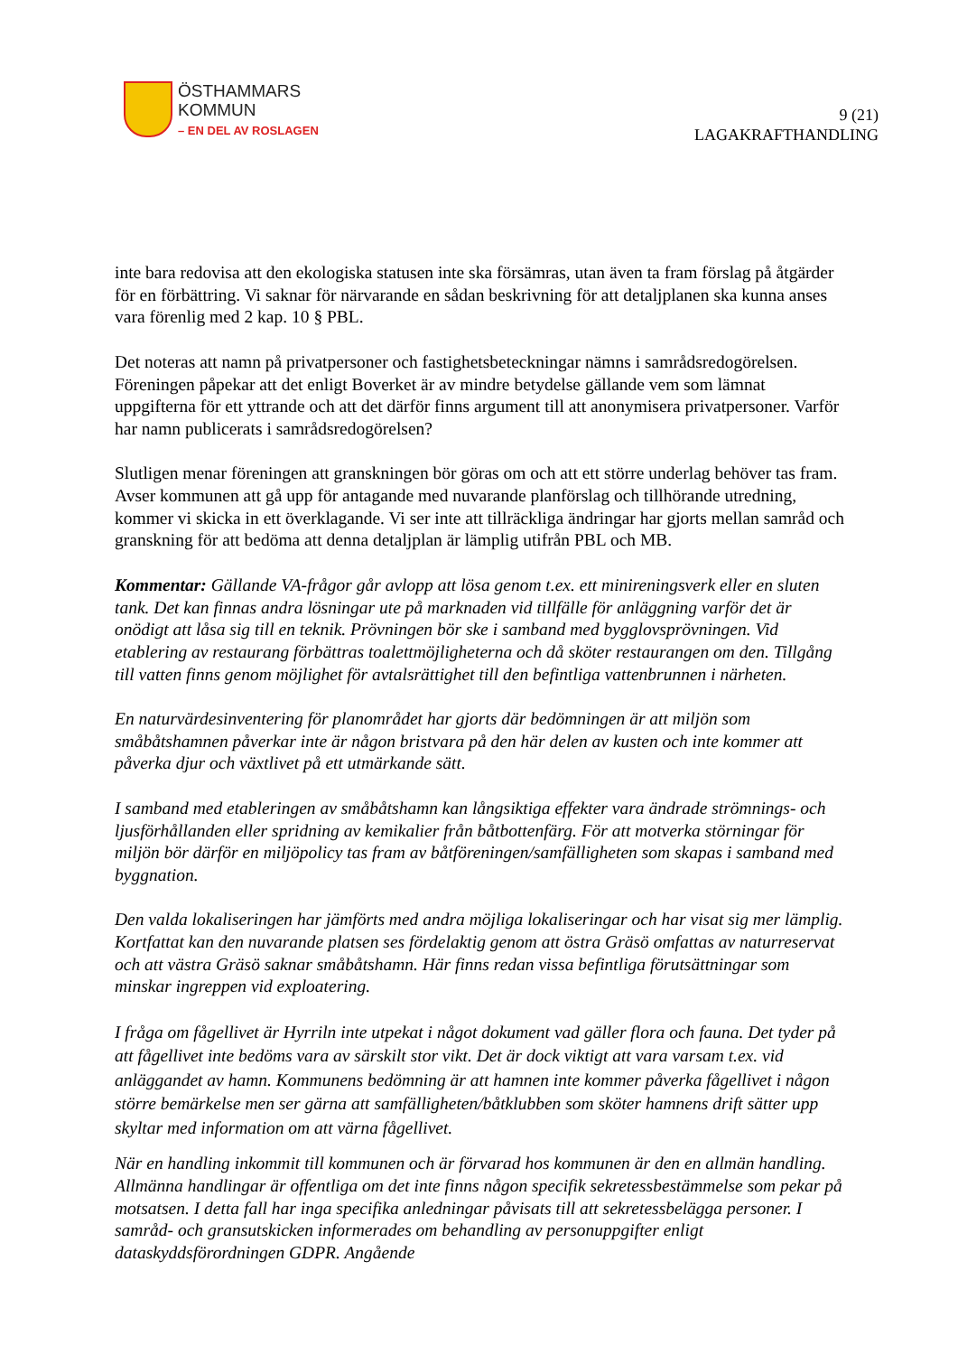ÖSTHAMMARS
KOMMUN
– EN DEL AV ROSLAGEN
9 (21)
LAGAKRAFTHANDLING
inte bara redovisa att den ekologiska statusen inte ska försämras, utan även ta fram förslag på åtgärder för en förbättring. Vi saknar för närvarande en sådan beskrivning för att detaljplanen ska kunna anses vara förenlig med 2 kap. 10 § PBL.
Det noteras att namn på privatpersoner och fastighetsbeteckningar nämns i samrådsredogörelsen. Föreningen påpekar att det enligt Boverket är av mindre betydelse gällande vem som lämnat uppgifterna för ett yttrande och att det därför finns argument till att anonymisera privatpersoner. Varför har namn publicerats i samrådsredogörelsen?
Slutligen menar föreningen att granskningen bör göras om och att ett större underlag behöver tas fram. Avser kommunen att gå upp för antagande med nuvarande planförslag och tillhörande utredning, kommer vi skicka in ett överklagande. Vi ser inte att tillräckliga ändringar har gjorts mellan samråd och granskning för att bedöma att denna detaljplan är lämplig utifrån PBL och MB.
Kommentar: Gällande VA-frågor går avlopp att lösa genom t.ex. ett minireningsverk eller en sluten tank. Det kan finnas andra lösningar ute på marknaden vid tillfälle för anläggning varför det är onödigt att låsa sig till en teknik. Prövningen bör ske i samband med bygglovsprövningen. Vid etablering av restaurang förbättras toalettmöjligheterna och då sköter restaurangen om den. Tillgång till vatten finns genom möjlighet för avtalsrättighet till den befintliga vattenbrunnen i närheten.
En naturvärdesinventering för planområdet har gjorts där bedömningen är att miljön som småbåtshamnen påverkar inte är någon bristvara på den här delen av kusten och inte kommer att påverka djur och växtlivet på ett utmärkande sätt.
I samband med etableringen av småbåtshamn kan långsiktiga effekter vara ändrade strömnings- och ljusförhållanden eller spridning av kemikalier från båtbottenfärg. För att motverka störningar för miljön bör därför en miljöpolicy tas fram av båtföreningen/samfälligheten som skapas i samband med byggnation.
Den valda lokaliseringen har jämförts med andra möjliga lokaliseringar och har visat sig mer lämplig. Kortfattat kan den nuvarande platsen ses fördelaktig genom att östra Gräsö omfattas av naturreservat och att västra Gräsö saknar småbåtshamn. Här finns redan vissa befintliga förutsättningar som minskar ingreppen vid exploatering.
I fråga om fågellivet är Hyrriln inte utpekat i något dokument vad gäller flora och fauna. Det tyder på att fågellivet inte bedöms vara av särskilt stor vikt. Det är dock viktigt att vara varsam t.ex. vid anläggandet av hamn. Kommunens bedömning är att hamnen inte kommer påverka fågellivet i någon större bemärkelse men ser gärna att samfälligheten/båtklubben som sköter hamnens drift sätter upp skyltar med information om att värna fågellivet.
När en handling inkommit till kommunen och är förvarad hos kommunen är den en allmän handling. Allmänna handlingar är offentliga om det inte finns någon specifik sekretessbestämmelse som pekar på motsatsen. I detta fall har inga specifika anledningar påvisats till att sekretessbelägga personer. I samråd- och gransutskicken informerades om behandling av personuppgifter enligt dataskyddsförordningen GDPR. Angående